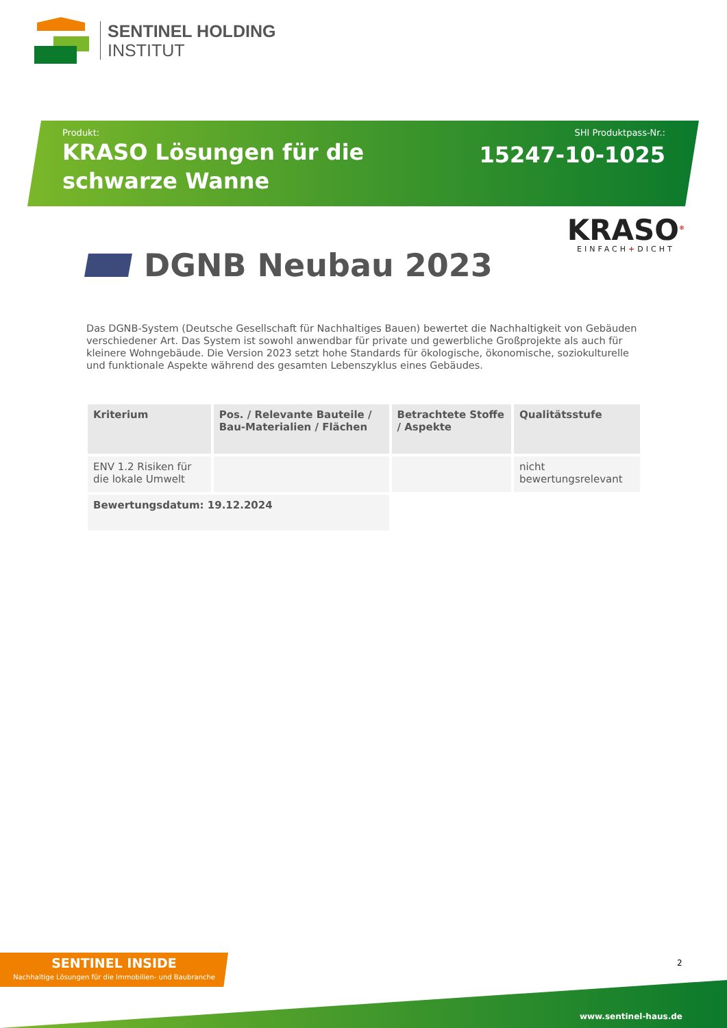SENTINEL HOLDING
INSTITUT
Produkt:
KRASO Lösungen für die schwarze Wanne
SHI Produktpass-Nr.:
15247-10-1025
KRASO<sup>®</sup>
EINFACH+DICHT
DGNB Neubau 2023
Das DGNB-System (Deutsche Gesellschaft für Nachhaltiges Bauen) bewertet die Nachhaltigkeit von Gebäuden verschiedener Art. Das System ist sowohl anwendbar für private und gewerbliche Großprojekte als auch für kleinere Wohngebäude. Die Version 2023 setzt hohe Standards für ökologische, ökonomische, soziokulturelle und funktionale Aspekte während des gesamten Lebenszyklus eines Gebäudes.
| Kriterium | Pos. / Relevante Bauteile / Bau-Materialien / Flächen | Betrachtete Stoffe / Aspekte | Qualitätsstufe |
| --- | --- | --- | --- |
| ENV 1.2 Risiken für die lokale Umwelt | | | nicht bewertungsrelevant |
| Bewertungsdatum: 19.12.2024 | | | |
SENTINEL INSIDE
Nachhaltige Lösungen für die Immobilien- und Baubranche
2
www.sentinel-haus.de